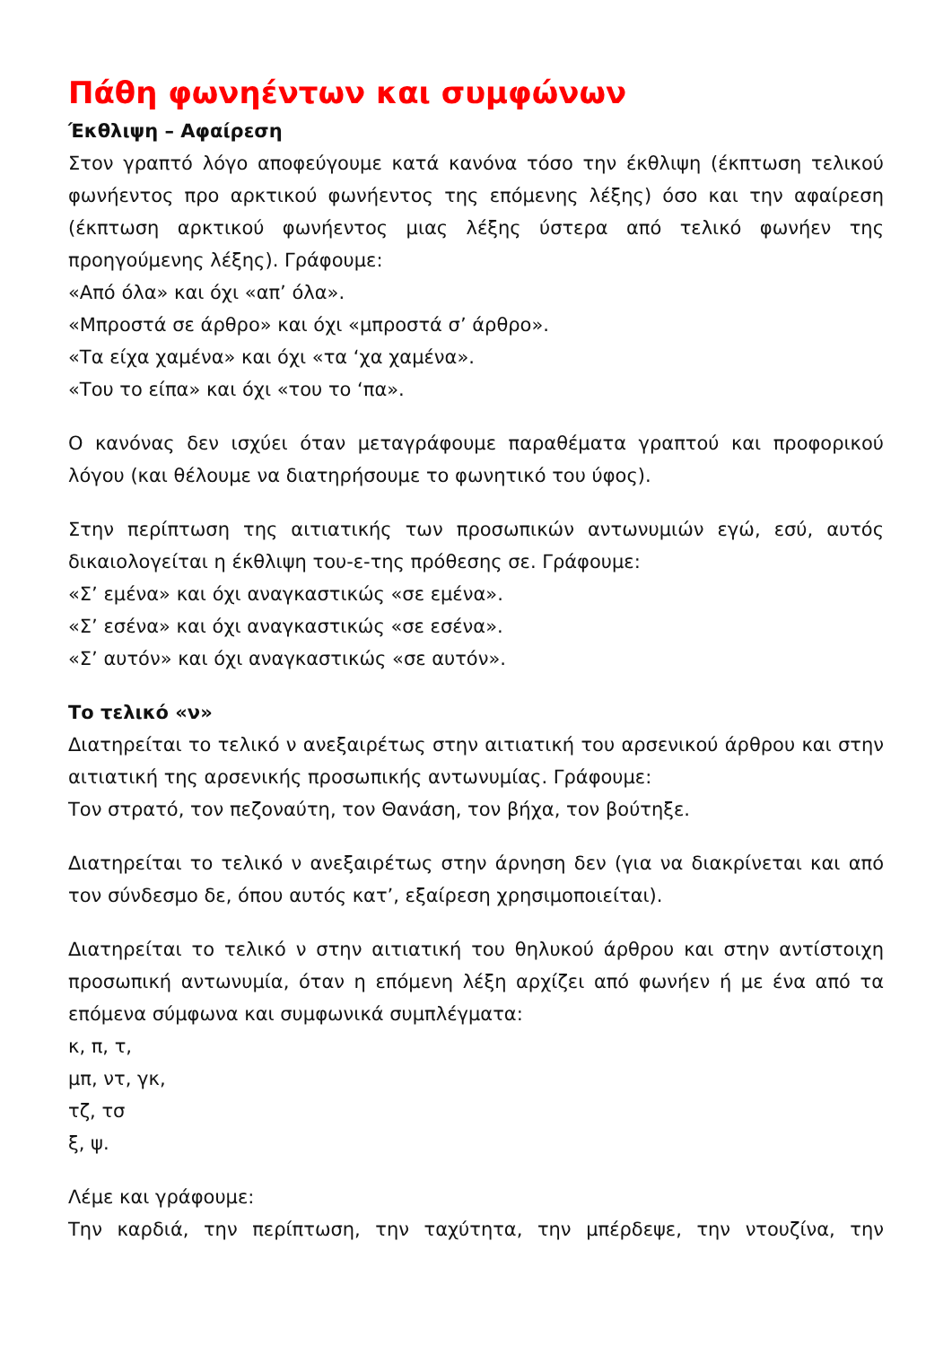Πάθη φωνηέντων και συμφώνων
Έκθλιψη – Αφαίρεση
Στον γραπτό λόγο αποφεύγουμε κατά κανόνα τόσο την έκθλιψη (έκπτωση τελικού φωνήεντος προ αρκτικού φωνήεντος της επόμενης λέξης) όσο και την αφαίρεση (έκπτωση αρκτικού φωνήεντος μιας λέξης ύστερα από τελικό φωνήεν της προηγούμενης λέξης). Γράφουμε:
«Από όλα» και όχι «απ’ όλα».
«Μπροστά σε άρθρο» και όχι «μπροστά σ’ άρθρο».
«Τα είχα χαμένα» και όχι «τα ‘χα χαμένα».
«Του το είπα» και όχι «του το ‘πα».
Ο κανόνας δεν ισχύει όταν μεταγράφουμε παραθέματα γραπτού και προφορικού λόγου (και θέλουμε να διατηρήσουμε το φωνητικό του ύφος).
Στην περίπτωση της αιτιατικής των προσωπικών αντωνυμιών εγώ, εσύ, αυτός δικαιολογείται η έκθλιψη του-ε-της πρόθεσης σε. Γράφουμε:
«Σ’ εμένα» και όχι αναγκαστικώς «σε εμένα».
«Σ’ εσένα» και όχι αναγκαστικώς «σε εσένα».
«Σ’ αυτόν» και όχι αναγκαστικώς «σε αυτόν».
Το τελικό «ν»
Διατηρείται το τελικό ν ανεξαιρέτως στην αιτιατική του αρσενικού άρθρου και στην αιτιατική της αρσενικής προσωπικής αντωνυμίας. Γράφουμε:
Τον στρατό, τον πεζοναύτη, τον Θανάση, τον βήχα, τον βούτηξε.
Διατηρείται το τελικό ν ανεξαιρέτως στην άρνηση δεν (για να διακρίνεται και από τον σύνδεσμο δε, όπου αυτός κατ’, εξαίρεση χρησιμοποιείται).
Διατηρείται το τελικό ν στην αιτιατική του θηλυκού άρθρου και στην αντίστοιχη προσωπική αντωνυμία, όταν η επόμενη λέξη αρχίζει από φωνήεν ή με ένα από τα επόμενα σύμφωνα και συμφωνικά συμπλέγματα:
κ, π, τ,
μπ, ντ, γκ,
τζ, τσ
ξ, ψ.
Λέμε και γράφουμε:
Την καρδιά, την περίπτωση, την ταχύτητα, την μπέρδεψε, την ντουζίνα, την